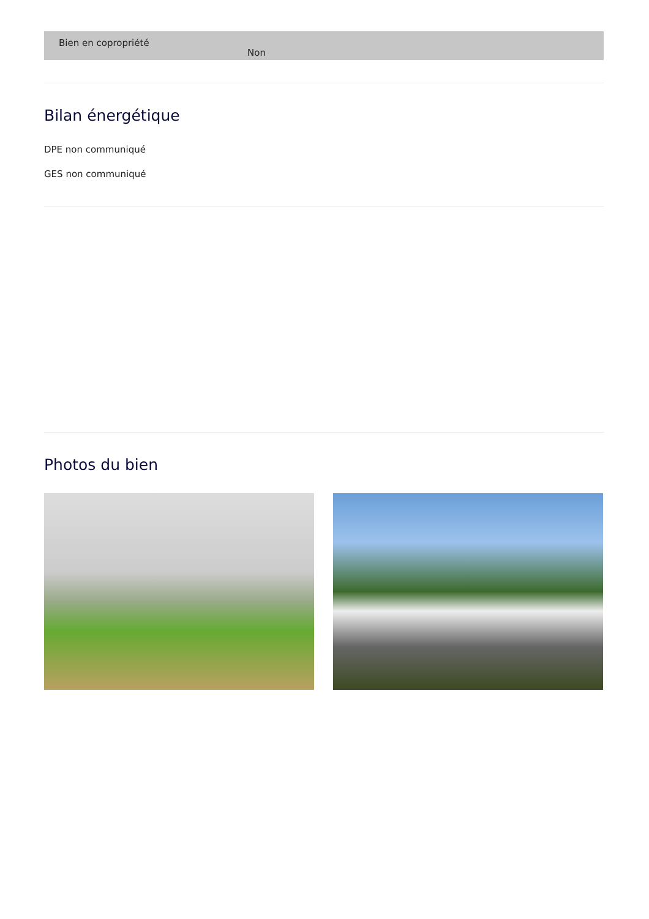| Bien en copropriété | Non |
Bilan énergétique
DPE non communiqué
GES non communiqué
Photos du bien